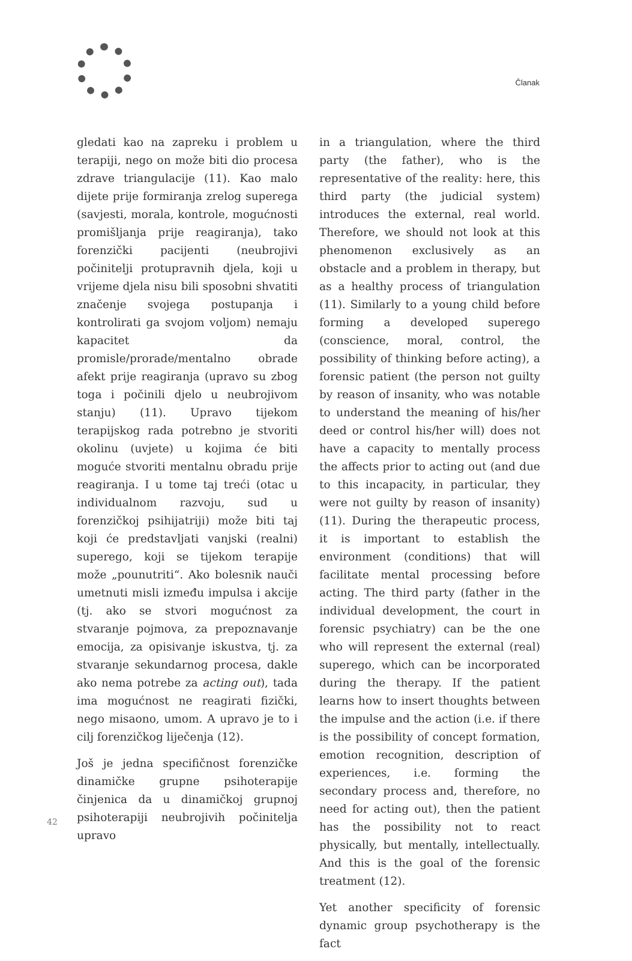Članak
gledati kao na zapreku i problem u terapiji, nego on može biti dio procesa zdrave triangulacije (11). Kao malo dijete prije formiranja zrelog superega (savjesti, morala, kontrole, mogućnosti promišljanja prije reagiranja), tako forenzički pacijenti (neubrojivi počinitelji protupravnih djela, koji u vrijeme djela nisu bili sposobni shvatiti značenje svojega postupanja i kontrolirati ga svojom voljom) nemaju kapacitet da promisle/prorade/mentalno obrade afekt prije reagiranja (upravo su zbog toga i počinili djelo u neubrojivom stanju) (11). Upravo tijekom terapijskog rada potrebno je stvoriti okolinu (uvjete) u kojima će biti moguće stvoriti mentalnu obradu prije reagiranja. I u tome taj treći (otac u individualnom razvoju, sud u forenzičkoj psihijatriji) može biti taj koji će predstavljati vanjski (realni) superego, koji se tijekom terapije može „pounutriti“. Ako bolesnik nauči umetnuti misli između impulsa i akcije (tj. ako se stvori mogućnost za stvaranje pojmova, za prepoznavanje emocija, za opisivanje iskustva, tj. za stvaranje sekundarnog procesa, dakle ako nema potrebe za acting out), tada ima mogućnost ne reagirati fizički, nego misaono, umom. A upravo je to i cilj forenzičkog liječenja (12).
Još je jedna specifičnost forenzičke dinamičke grupne psihoterapije činjenica da u dinamičkoj grupnoj psihoterapiji neubrojivih počinitelja upravo
in a triangulation, where the third party (the father), who is the representative of the reality: here, this third party (the judicial system) introduces the external, real world. Therefore, we should not look at this phenomenon exclusively as an obstacle and a problem in therapy, but as a healthy process of triangulation (11). Similarly to a young child before forming a developed superego (conscience, moral, control, the possibility of thinking before acting), a forensic patient (the person not guilty by reason of insanity, who was notable to understand the meaning of his/her deed or control his/her will) does not have a capacity to mentally process the affects prior to acting out (and due to this incapacity, in particular, they were not guilty by reason of insanity) (11). During the therapeutic process, it is important to establish the environment (conditions) that will facilitate mental processing before acting. The third party (father in the individual development, the court in forensic psychiatry) can be the one who will represent the external (real) superego, which can be incorporated during the therapy. If the patient learns how to insert thoughts between the impulse and the action (i.e. if there is the possibility of concept formation, emotion recognition, description of experiences, i.e. forming the secondary process and, therefore, no need for acting out), then the patient has the possibility not to react physically, but mentally, intellectually. And this is the goal of the forensic treatment (12).
Yet another specificity of forensic dynamic group psychotherapy is the fact
42